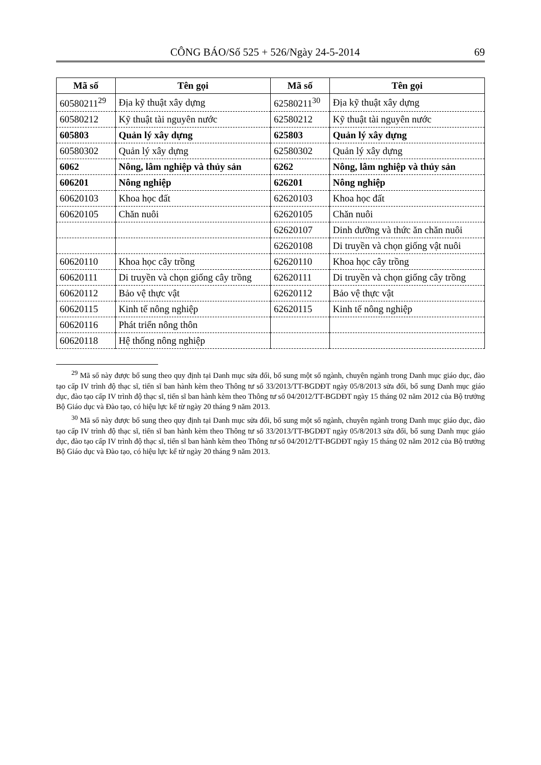CÔNG BÁO/Số 525 + 526/Ngày 24-5-2014 69
| Mã số | Tên gọi | Mã số | Tên gọi |
| --- | --- | --- | --- |
| 60580211<sup>29</sup> | Địa kỹ thuật xây dựng | 62580211<sup>30</sup> | Địa kỹ thuật xây dựng |
| 60580212 | Kỹ thuật tài nguyên nước | 62580212 | Kỹ thuật tài nguyên nước |
| 605803 | Quản lý xây dựng | 625803 | Quản lý xây dựng |
| 60580302 | Quản lý xây dựng | 62580302 | Quản lý xây dựng |
| 6062 | Nông, lâm nghiệp và thủy sản | 6262 | Nông, lâm nghiệp và thủy sản |
| 606201 | Nông nghiệp | 626201 | Nông nghiệp |
| 60620103 | Khoa học đất | 62620103 | Khoa học đất |
| 60620105 | Chăn nuôi | 62620105 | Chăn nuôi |
| | | 62620107 | Dinh dưỡng và thức ăn chăn nuôi |
| | | 62620108 | Di truyền và chọn giống vật nuôi |
| 60620110 | Khoa học cây trồng | 62620110 | Khoa học cây trồng |
| 60620111 | Di truyền và chọn giống cây trồng | 62620111 | Di truyền và chọn giống cây trồng |
| 60620112 | Bảo vệ thực vật | 62620112 | Bảo vệ thực vật |
| 60620115 | Kinh tế nông nghiệp | 62620115 | Kinh tế nông nghiệp |
| 60620116 | Phát triển nông thôn | | |
| 60620118 | Hệ thống nông nghiệp | | |
<sup>29</sup> Mã số này được bổ sung theo quy định tại Danh mục sửa đổi, bổ sung một số ngành, chuyên ngành trong Danh mục giáo dục, đào tạo cấp IV trình độ thạc sĩ, tiến sĩ ban hành kèm theo Thông tư số 33/2013/TT-BGDĐT ngày 05/8/2013 sửa đổi, bổ sung Danh mục giáo dục, đào tạo cấp IV trình độ thạc sĩ, tiến sĩ ban hành kèm theo Thông tư số 04/2012/TT-BGDĐT ngày 15 tháng 02 năm 2012 của Bộ trưởng Bộ Giáo dục và Đào tạo, có hiệu lực kể từ ngày 20 tháng 9 năm 2013.
<sup>30</sup> Mã số này được bổ sung theo quy định tại Danh mục sửa đổi, bổ sung một số ngành, chuyên ngành trong Danh mục giáo dục, đào tạo cấp IV trình độ thạc sĩ, tiến sĩ ban hành kèm theo Thông tư số 33/2013/TT-BGDĐT ngày 05/8/2013 sửa đổi, bổ sung Danh mục giáo dục, đào tạo cấp IV trình độ thạc sĩ, tiến sĩ ban hành kèm theo Thông tư số 04/2012/TT-BGDĐT ngày 15 tháng 02 năm 2012 của Bộ trưởng Bộ Giáo dục và Đào tạo, có hiệu lực kể từ ngày 20 tháng 9 năm 2013.